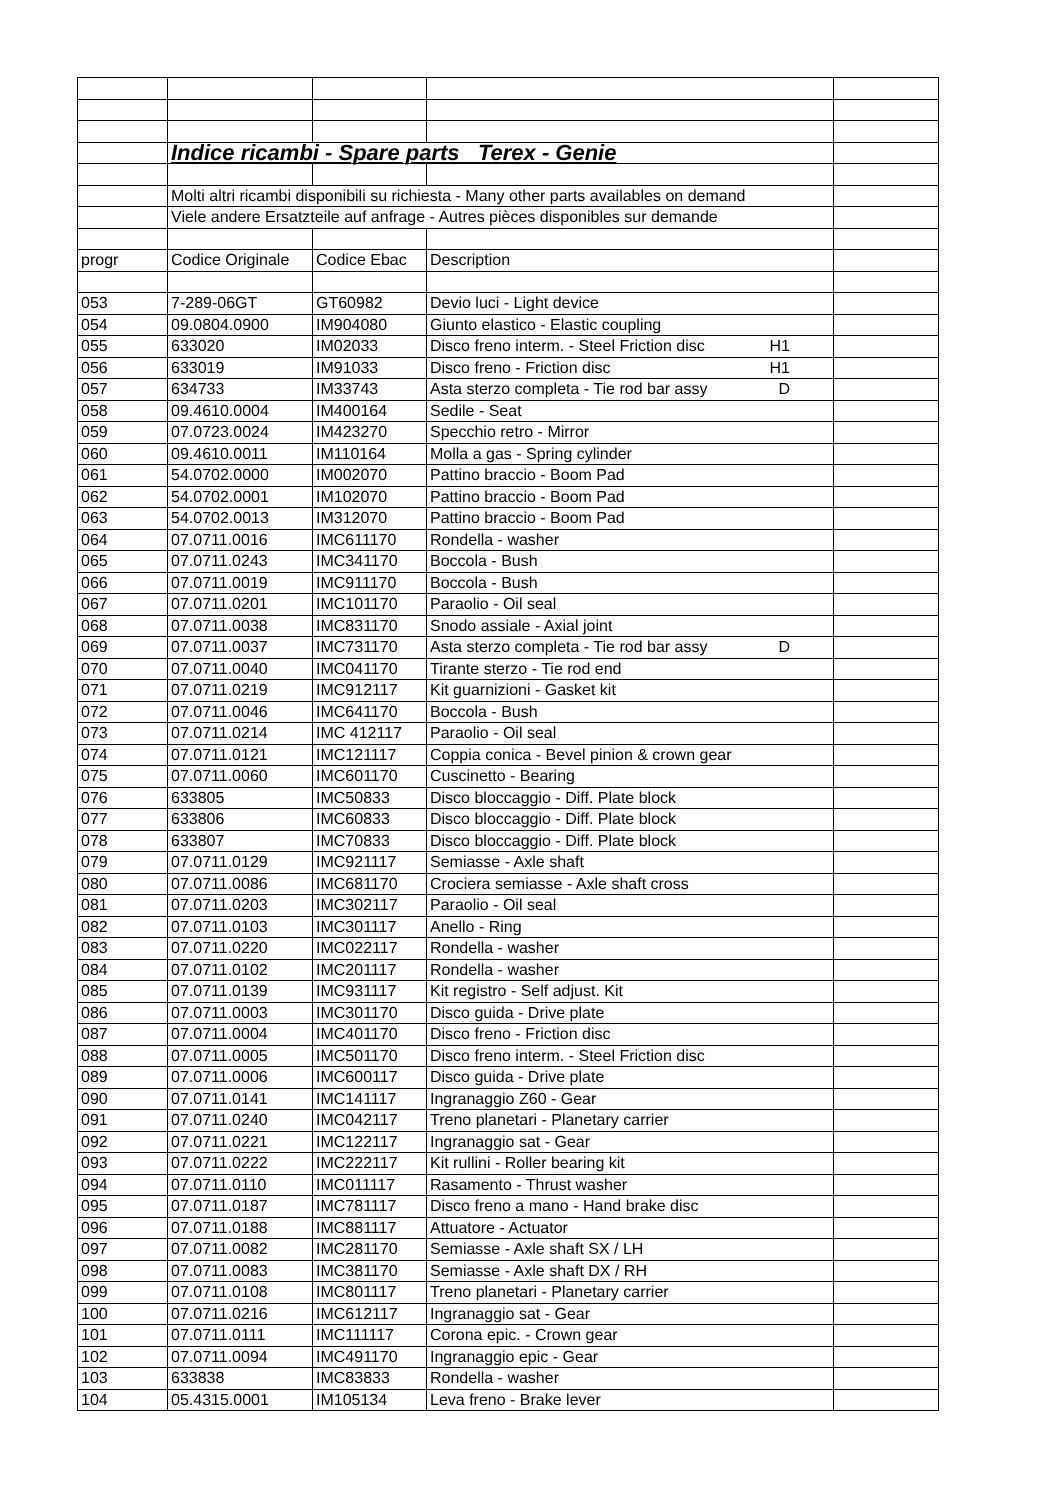| | Indice ricambi - Spare parts Terex - Genie | | | |
| | Molti altri ricambi disponibili su richiesta - Many other parts availables on demand | | | |
| | Viele andere Ersatzteile auf anfrage - Autres pièces disponibles sur demande | | | |
| progr | Codice Originale | Codice Ebac | Description | |
| 053 | 7-289-06GT | GT60982 | Devio luci - Light device | |
| 054 | 09.0804.0900 | IM904080 | Giunto elastico - Elastic coupling | |
| 055 | 633020 | IM02033 | Disco freno interm. - Steel Friction disc H1 | |
| 056 | 633019 | IM91033 | Disco freno - Friction disc H1 | |
| 057 | 634733 | IM33743 | Asta sterzo completa - Tie rod bar assy D | |
| 058 | 09.4610.0004 | IM400164 | Sedile - Seat | |
| 059 | 07.0723.0024 | IM423270 | Specchio retro - Mirror | |
| 060 | 09.4610.0011 | IM110164 | Molla a gas - Spring cylinder | |
| 061 | 54.0702.0000 | IM002070 | Pattino braccio - Boom Pad | |
| 062 | 54.0702.0001 | IM102070 | Pattino braccio - Boom Pad | |
| 063 | 54.0702.0013 | IM312070 | Pattino braccio - Boom Pad | |
| 064 | 07.0711.0016 | IMC611170 | Rondella - washer | |
| 065 | 07.0711.0243 | IMC341170 | Boccola - Bush | |
| 066 | 07.0711.0019 | IMC911170 | Boccola - Bush | |
| 067 | 07.0711.0201 | IMC101170 | Paraolio - Oil seal | |
| 068 | 07.0711.0038 | IMC831170 | Snodo assiale - Axial joint | |
| 069 | 07.0711.0037 | IMC731170 | Asta sterzo completa - Tie rod bar assy D | |
| 070 | 07.0711.0040 | IMC041170 | Tirante sterzo - Tie rod end | |
| 071 | 07.0711.0219 | IMC912117 | Kit guarnizioni - Gasket kit | |
| 072 | 07.0711.0046 | IMC641170 | Boccola - Bush | |
| 073 | 07.0711.0214 | IMC 412117 | Paraolio - Oil seal | |
| 074 | 07.0711.0121 | IMC121117 | Coppia conica - Bevel pinion & crown gear | |
| 075 | 07.0711.0060 | IMC601170 | Cuscinetto - Bearing | |
| 076 | 633805 | IMC50833 | Disco bloccaggio - Diff. Plate block | |
| 077 | 633806 | IMC60833 | Disco bloccaggio - Diff. Plate block | |
| 078 | 633807 | IMC70833 | Disco bloccaggio - Diff. Plate block | |
| 079 | 07.0711.0129 | IMC921117 | Semiasse - Axle shaft | |
| 080 | 07.0711.0086 | IMC681170 | Crociera semiasse - Axle shaft cross | |
| 081 | 07.0711.0203 | IMC302117 | Paraolio - Oil seal | |
| 082 | 07.0711.0103 | IMC301117 | Anello - Ring | |
| 083 | 07.0711.0220 | IMC022117 | Rondella - washer | |
| 084 | 07.0711.0102 | IMC201117 | Rondella - washer | |
| 085 | 07.0711.0139 | IMC931117 | Kit registro - Self adjust. Kit | |
| 086 | 07.0711.0003 | IMC301170 | Disco guida - Drive plate | |
| 087 | 07.0711.0004 | IMC401170 | Disco freno - Friction disc | |
| 088 | 07.0711.0005 | IMC501170 | Disco freno interm. - Steel Friction disc | |
| 089 | 07.0711.0006 | IMC600117 | Disco guida - Drive plate | |
| 090 | 07.0711.0141 | IMC141117 | Ingranaggio Z60 - Gear | |
| 091 | 07.0711.0240 | IMC042117 | Treno planetari - Planetary carrier | |
| 092 | 07.0711.0221 | IMC122117 | Ingranaggio sat - Gear | |
| 093 | 07.0711.0222 | IMC222117 | Kit rullini - Roller bearing kit | |
| 094 | 07.0711.0110 | IMC011117 | Rasamento - Thrust washer | |
| 095 | 07.0711.0187 | IMC781117 | Disco freno a mano - Hand brake disc | |
| 096 | 07.0711.0188 | IMC881117 | Attuatore - Actuator | |
| 097 | 07.0711.0082 | IMC281170 | Semiasse - Axle shaft SX / LH | |
| 098 | 07.0711.0083 | IMC381170 | Semiasse - Axle shaft DX / RH | |
| 099 | 07.0711.0108 | IMC801117 | Treno planetari - Planetary carrier | |
| 100 | 07.0711.0216 | IMC612117 | Ingranaggio sat - Gear | |
| 101 | 07.0711.0111 | IMC111117 | Corona epic. - Crown gear | |
| 102 | 07.0711.0094 | IMC491170 | Ingranaggio epic - Gear | |
| 103 | 633838 | IMC83833 | Rondella - washer | |
| 104 | 05.4315.0001 | IM105134 | Leva freno - Brake lever | |